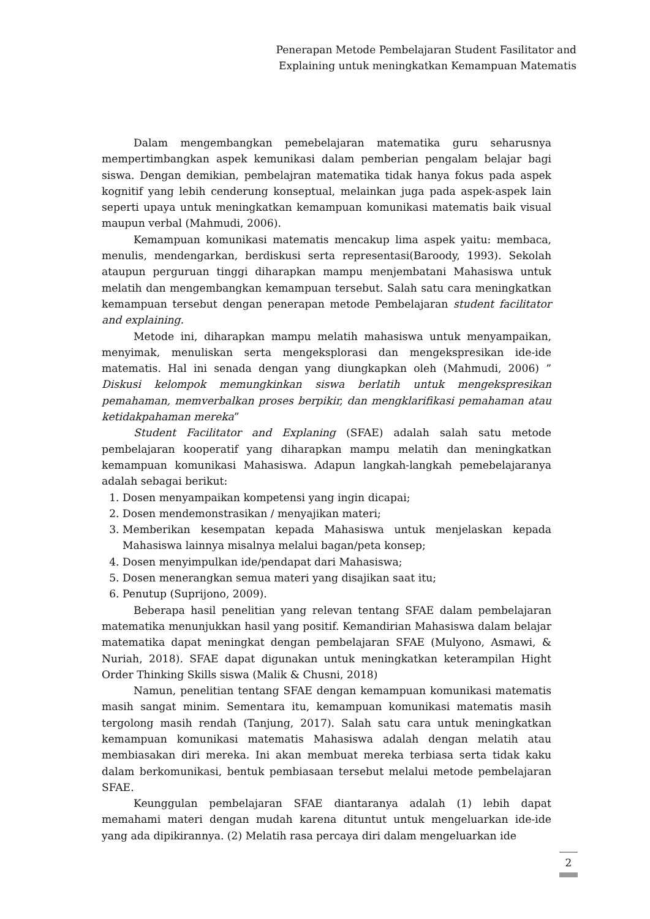Penerapan Metode Pembelajaran Student Fasilitator and
Explaining untuk meningkatkan Kemampuan Matematis
Dalam mengembangkan pemebelajaran matematika guru seharusnya mempertimbangkan aspek kemunikasi dalam pemberian pengalam belajar bagi siswa. Dengan demikian, pembelajran matematika tidak hanya fokus pada aspek kognitif yang lebih cenderung konseptual, melainkan juga pada aspek-aspek lain seperti upaya untuk meningkatkan kemampuan komunikasi matematis baik visual maupun verbal (Mahmudi, 2006).
Kemampuan komunikasi matematis mencakup lima aspek yaitu: membaca, menulis, mendengarkan, berdiskusi serta representasi(Baroody, 1993). Sekolah ataupun perguruan tinggi diharapkan mampu menjembatani Mahasiswa untuk melatih dan mengembangkan kemampuan tersebut. Salah satu cara meningkatkan kemampuan tersebut dengan penerapan metode Pembelajaran student facilitator and explaining.
Metode ini, diharapkan mampu melatih mahasiswa untuk menyampaikan, menyimak, menuliskan serta mengeksplorasi dan mengekspresikan ide-ide matematis. Hal ini senada dengan yang diungkapkan oleh (Mahmudi, 2006) ” Diskusi kelompok memungkinkan siswa berlatih untuk mengekspresikan pemahaman, memverbalkan proses berpikir, dan mengklarifikasi pemahaman atau ketidakpahaman mereka”
Student Facilitator and Explaning (SFAE) adalah salah satu metode pembelajaran kooperatif yang diharapkan mampu melatih dan meningkatkan kemampuan komunikasi Mahasiswa. Adapun langkah-langkah pemebelajaranya adalah sebagai berikut:
1. Dosen menyampaikan kompetensi yang ingin dicapai;
2. Dosen mendemonstrasikan / menyajikan materi;
3. Memberikan kesempatan kepada Mahasiswa untuk menjelaskan kepada Mahasiswa lainnya misalnya melalui bagan/peta konsep;
4. Dosen menyimpulkan ide/pendapat dari Mahasiswa;
5. Dosen menerangkan semua materi yang disajikan saat itu;
6. Penutup (Suprijono, 2009).
Beberapa hasil penelitian yang relevan tentang SFAE dalam pembelajaran matematika menunjukkan hasil yang positif. Kemandirian Mahasiswa dalam belajar matematika dapat meningkat dengan pembelajaran SFAE (Mulyono, Asmawi, & Nuriah, 2018). SFAE dapat digunakan untuk meningkatkan keterampilan Hight Order Thinking Skills siswa (Malik & Chusni, 2018)
Namun, penelitian tentang SFAE dengan kemampuan komunikasi matematis masih sangat minim. Sementara itu, kemampuan komunikasi matematis masih tergolong masih rendah (Tanjung, 2017). Salah satu cara untuk meningkatkan kemampuan komunikasi matematis Mahasiswa adalah dengan melatih atau membiasakan diri mereka. Ini akan membuat mereka terbiasa serta tidak kaku dalam berkomunikasi, bentuk pembiasaan tersebut melalui metode pembelajaran SFAE.
Keunggulan pembelajaran SFAE diantaranya adalah (1) lebih dapat memahami materi dengan mudah karena dituntut untuk mengeluarkan ide-ide yang ada dipikirannya. (2) Melatih rasa percaya diri dalam mengeluarkan ide
2